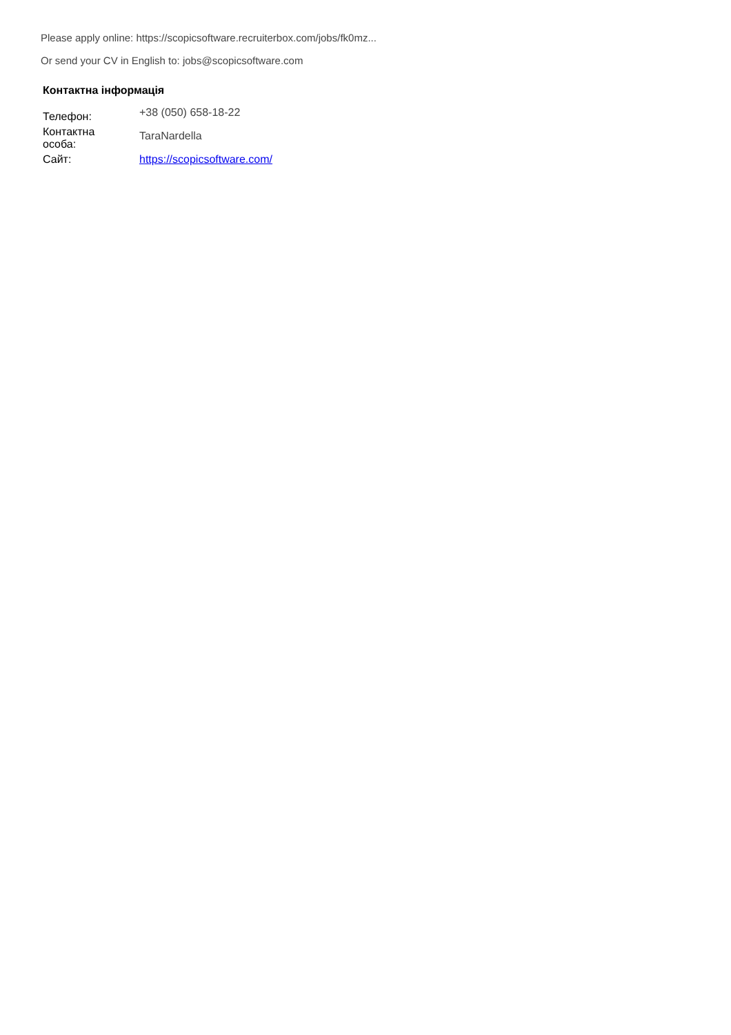Please apply online: https://scopicsoftware.recruiterbox.com/jobs/fk0mz...
Or send your CV in English to: jobs@scopicsoftware.com
Контактна інформація
| Телефон: | +38 (050) 658-18-22 |
| Контактна особа: | TaraNardella |
| Сайт: | https://scopicsoftware.com/ |